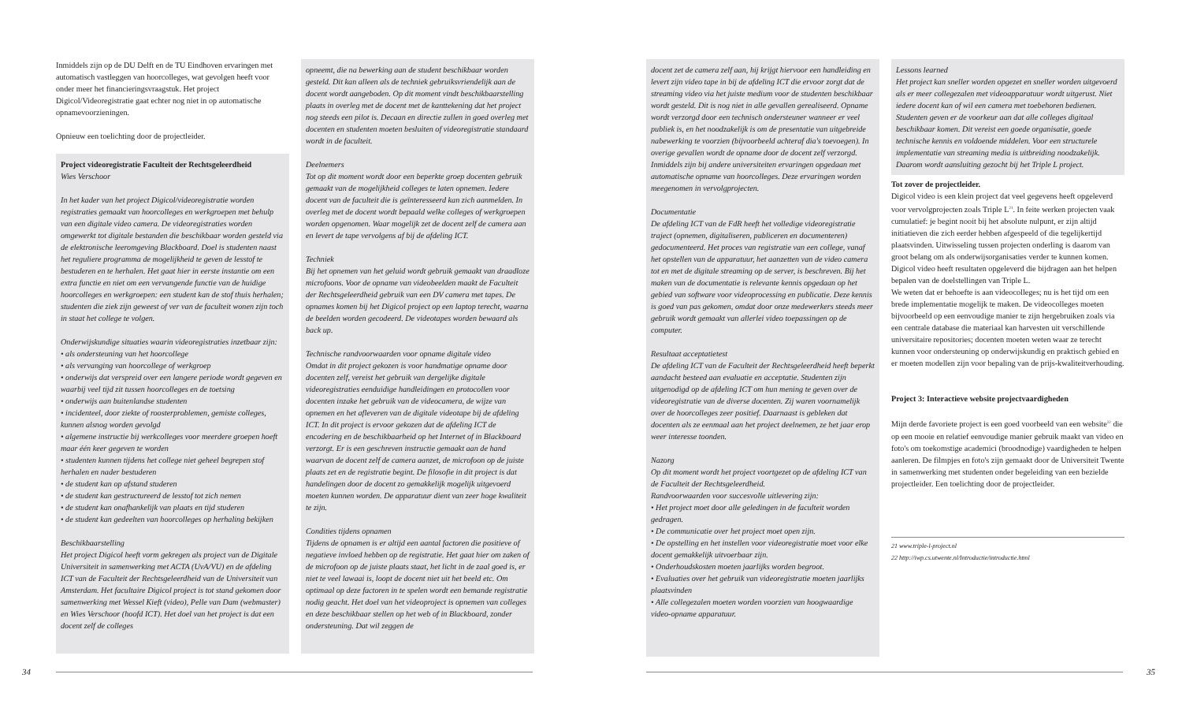Inmiddels zijn op de DU Delft en de TU Eindhoven ervaringen met automatisch vastleggen van hoorcolleges, wat gevolgen heeft voor onder meer het financieringsvraagstuk. Het project Digicol/Videoregistratie gaat echter nog niet in op automatische opnamevoorzieningen.
Opnieuw een toelichting door de projectleider.
Project videoregistratie Faculteit der Rechtsgeleerdheid
Wies Verschoor
In het kader van het project Digicol/videoregistratie worden registraties gemaakt van hoorcolleges en werkgroepen met behulp van een digitale video camera. De videoregistraties worden omgewerkt tot digitale bestanden die beschikbaar worden gesteld via de elektronische leeromgeving Blackboard. Doel is studenten naast het reguliere programma de mogelijkheid te geven de lesstof te bestuderen en te herhalen. Het gaat hier in eerste instantie om een extra functie en niet om een vervangende functie van de huidige hoorcolleges en werkgroepen: een student kan de stof thuis herhalen; studenten die ziek zijn geweest of ver van de faculteit wonen zijn toch in staat het college te volgen.
Onderwijskundige situaties waarin videoregistraties inzetbaar zijn:
• als ondersteuning van het hoorcollege
• als vervanging van hoorcollege of werkgroep
• onderwijs dat verspreid over een langere periode wordt gegeven en waarbij veel tijd zit tussen hoorcolleges en de toetsing
• onderwijs aan buitenlandse studenten
• incidenteel, door ziekte of roosterproblemen, gemiste colleges, kunnen alsnog worden gevolgd
• algemene instructie bij werkcolleges voor meerdere groepen hoeft maar één keer gegeven te worden
• studenten kunnen tijdens het college niet geheel begrepen stof herhalen en nader bestuderen
• de student kan op afstand studeren
• de student kan gestructureerd de lesstof tot zich nemen
• de student kan onafhankelijk van plaats en tijd studeren
• de student kan gedeelten van hoorcolleges op herhaling bekijken
Beschikbaarstelling
Het project Digicol heeft vorm gekregen als project van de Digitale Universiteit in samenwerking met ACTA (UvA/VU) en de afdeling ICT van de Faculteit der Rechtsgeleerdheid van de Universiteit van Amsterdam. Het facultaire Digicol project is tot stand gekomen door samenwerking met Wessel Kieft (video), Pelle van Dam (webmaster) en Wies Verschoor (hoofd ICT). Het doel van het project is dat een docent zelf de colleges
opneemt, die na bewerking aan de student beschikbaar worden gesteld. Dit kan alleen als de techniek gebruiksvriendelijk aan de docent wordt aangeboden. Op dit moment vindt beschikbaarstelling plaats in overleg met de docent met de kanttekening dat het project nog steeds een pilot is. Decaan en directie zullen in goed overleg met docenten en studenten moeten besluiten of videoregistratie standaard wordt in de faculteit.
Deelnemers
Tot op dit moment wordt door een beperkte groep docenten gebruik gemaakt van de mogelijkheid colleges te laten opnemen. Iedere docent van de faculteit die is geïnteresseerd kan zich aanmelden. In overleg met de docent wordt bepaald welke colleges of werkgroepen worden opgenomen. Waar mogelijk zet de docent zelf de camera aan en levert de tape vervolgens af bij de afdeling ICT.
Techniek
Bij het opnemen van het geluid wordt gebruik gemaakt van draadloze microfoons. Voor de opname van videobeelden maakt de Faculteit der Rechtsgeleerdheid gebruik van een DV camera met tapes. De opnames komen bij het Digicol project op een laptop terecht, waarna de beelden worden gecodeerd. De videotapes worden bewaard als back up.
Technische randvoorwaarden voor opname digitale video
Omdat in dit project gekozen is voor handmatige opname door docenten zelf, vereist het gebruik van dergelijke digitale videoregistraties eenduidige handleidingen en protocollen voor docenten inzake het gebruik van de videocamera, de wijze van opnemen en het afleveren van de digitale videotape bij de afdeling ICT. In dit project is ervoor gekozen dat de afdeling ICT de encodering en de beschikbaarheid op het Internet of in Blackboard verzorgt. Er is een geschreven instructie gemaakt aan de hand waarvan de docent zelf de camera aanzet, de microfoon op de juiste plaats zet en de registratie begint. De filosofie in dit project is dat handelingen door de docent zo gemakkelijk mogelijk uitgevoerd moeten kunnen worden. De apparatuur dient van zeer hoge kwaliteit te zijn.
Condities tijdens opnamen
Tijdens de opnamen is er altijd een aantal factoren die positieve of negatieve invloed hebben op de registratie. Het gaat hier om zaken of de microfoon op de juiste plaats staat, het licht in de zaal goed is, er niet te veel lawaai is, loopt de docent niet uit het beeld etc. Om optimaal op deze factoren in te spelen wordt een bemande registratie nodig geacht. Het doel van het videoproject is opnemen van colleges en deze beschikbaar stellen op het web of in Blackboard, zonder ondersteuning. Dat wil zeggen de
docent zet de camera zelf aan, hij krijgt hiervoor een handleiding en levert zijn video tape in bij de afdeling ICT die ervoor zorgt dat de streaming video via het juiste medium voor de studenten beschikbaar wordt gesteld. Dit is nog niet in alle gevallen gerealiseerd. Opname wordt verzorgd door een technisch ondersteuner wanneer er veel publiek is, en het noodzakelijk is om de presentatie van uitgebreide nabewerking te voorzien (bijvoorbeeld achteraf dia's toevoegen). In overige gevallen wordt de opname door de docent zelf verzorgd.
Inmiddels zijn bij andere universiteiten ervaringen opgedaan met automatische opname van hoorcolleges. Deze ervaringen worden meegenomen in vervolgprojecten.
Documentatie
De afdeling ICT van de FdR heeft het volledige videoregistratie traject (opnemen, digitaliseren, publiceren en documenteren) gedocumenteerd. Het proces van registratie van een college, vanaf het opstellen van de apparatuur, het aanzetten van de video camera tot en met de digitale streaming op de server, is beschreven. Bij het maken van de documentatie is relevante kennis opgedaan op het gebied van software voor videoprocessing en publicatie. Deze kennis is goed van pas gekomen, omdat door onze medewerkers steeds meer gebruik wordt gemaakt van allerlei video toepassingen op de computer.
Resultaat acceptatietest
De afdeling ICT van de Faculteit der Rechtsgeleerdheid heeft beperkt aandacht besteed aan evaluatie en acceptatie. Studenten zijn uitgenodigd op de afdeling ICT om hun mening te geven over de videoregistratie van de diverse docenten. Zij waren voornamelijk over de hoorcolleges zeer positief. Daarnaast is gebleken dat docenten als ze eenmaal aan het project deelnemen, ze het jaar erop weer interesse toonden.
Nazorg
Op dit moment wordt het project voortgezet op de afdeling ICT van de Faculteit der Rechtsgeleerdheid.
Randvoorwaarden voor succesvolle uitlevering zijn:
• Het project moet door alle geledingen in de faculteit worden gedragen.
• De communicatie over het project moet open zijn.
• De opstelling en het instellen voor videoregistratie moet voor elke docent gemakkelijk uitvoerbaar zijn.
• Onderhoudskosten moeten jaarlijks worden begroot.
• Evaluaties over het gebruik van videoregistratie moeten jaarlijks plaatsvinden
• Alle collegezalen moeten worden voorzien van hoogwaardige video-opname apparatuur.
Lessons learned
Het project kan sneller worden opgezet en sneller worden uitgevoerd als er meer collegezalen met videoapparatuur wordt uitgerust. Niet iedere docent kan of wil een camera met toebehoren bedienen. Studenten geven er de voorkeur aan dat alle colleges digitaal beschikbaar komen. Dit vereist een goede organisatie, goede technische kennis en voldoende middelen. Voor een structurele implementatie van streaming media is uitbreiding noodzakelijk. Daarom wordt aansluiting gezocht bij het Triple L project.
Tot zover de projectleider.
Digicol video is een klein project dat veel gegevens heeft opgeleverd voor vervolgprojecten zoals Triple L<sup>21</sup>. In feite werken projecten vaak cumulatief: je begint nooit bij het absolute nulpunt, er zijn altijd initiatieven die zich eerder hebben afgespeeld of die tegelijkertijd plaatsvinden. Uitwisseling tussen projecten onderling is daarom van groot belang om als onderwijsorganisaties verder te kunnen komen.
Digicol video heeft resultaten opgeleverd die bijdragen aan het helpen bepalen van de doelstellingen van Triple L.
We weten dat er behoefte is aan videocolleges; nu is het tijd om een brede implementatie mogelijk te maken. De videocolleges moeten bijvoorbeeld op een eenvoudige manier te zijn hergebruiken zoals via een centrale database die materiaal kan harvesten uit verschillende universitaire repositories; docenten moeten weten waar ze terecht kunnen voor ondersteuning op onderwijskundig en praktisch gebied en er moeten modellen zijn voor bepaling van de prijs-kwaliteitverhouding.
Project 3: Interactieve website projectvaardigheden
Mijn derde favoriete project is een goed voorbeeld van een website<sup>22</sup> die op een mooie en relatief eenvoudige manier gebruik maakt van video en foto's om toekomstige academici (broodnodige) vaardigheden te helpen aanleren. De filmpjes en foto's zijn gemaakt door de Universiteit Twente in samenwerking met studenten onder begeleiding van een bezielde projectleider. Een toelichting door de projectleider.
21 www.triple-l-project.nl
22 http://iwp.cs.utwente.nl/Introductie/introductie.html
34 35